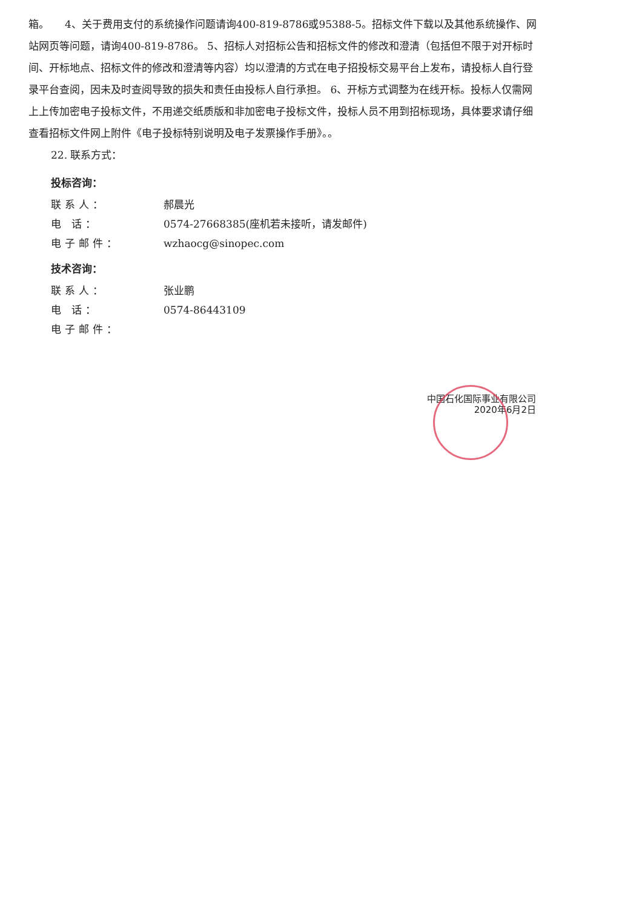箱。　　4、关于费用支付的系统操作问题请询400-819-8786或95388-5。招标文件下载以及其他系统操作、网站网页等问题，请询400-819-8786。 5、招标人对招标公告和招标文件的修改和澄清（包括但不限于对开标时间、开标地点、招标文件的修改和澄清等内容）均以澄清的方式在电子招投标交易平台上发布，请投标人自行登录平台查阅，因未及时查阅导致的损失和责任由投标人自行承担。 6、开标方式调整为在线开标。投标人仅需网上上传加密电子投标文件，不用递交纸质版和非加密电子投标文件，投标人员不用到招标现场，具体要求请仔细查看招标文件网上附件《电子投标特别说明及电子发票操作手册》。。
22. 联系方式：
投标咨询：
联系人： 郝晨光
电 话： 0574-27668385(座机若未接听，请发邮件)
电子邮件： wzhaocg@sinopec.com
技术咨询：
联系人： 张业鹏
电 话： 0574-86443109
电子邮件：
中国石化国际事业有限公司
2020年6月2日